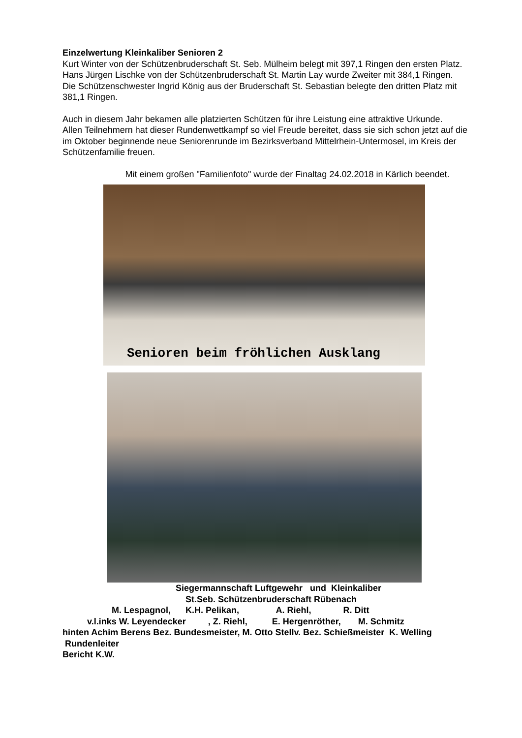Einzelwertung Kleinkaliber Senioren 2
Kurt Winter von der Schützenbruderschaft St. Seb. Mülheim belegt mit 397,1 Ringen den ersten Platz. Hans Jürgen Lischke von der Schützenbruderschaft St. Martin Lay wurde Zweiter mit 384,1 Ringen. Die Schützenschwester Ingrid König aus der Bruderschaft St. Sebastian belegte den dritten Platz mit 381,1 Ringen.
Auch in diesem Jahr bekamen alle platzierten Schützen für ihre Leistung eine attraktive Urkunde.
Allen Teilnehmern hat dieser Rundenwettkampf so viel Freude bereitet, dass sie sich schon jetzt auf die im Oktober beginnende neue Seniorenrunde im Bezirksverband Mittelrhein-Untermosel, im Kreis der Schützenfamilie freuen.
Mit einem großen "Familienfoto" wurde der Finaltag 24.02.2018 in Kärlich beendet.
Senioren beim fröhlichen Ausklang
Siegermannschaft Luftgewehr und Kleinkaliber
St.Seb. Schützenbruderschaft Rübenach
M. Lespagnol, K.H. Pelikan, A. Riehl, R. Ditt
v.l.inks W. Leyendecker , Z. Riehl, E. Hergenröther, M. Schmitz
hinten Achim Berens Bez. Bundesmeister, M. Otto Stellv. Bez. Schießmeister K. Welling Rundenleiter
Bericht K.W.